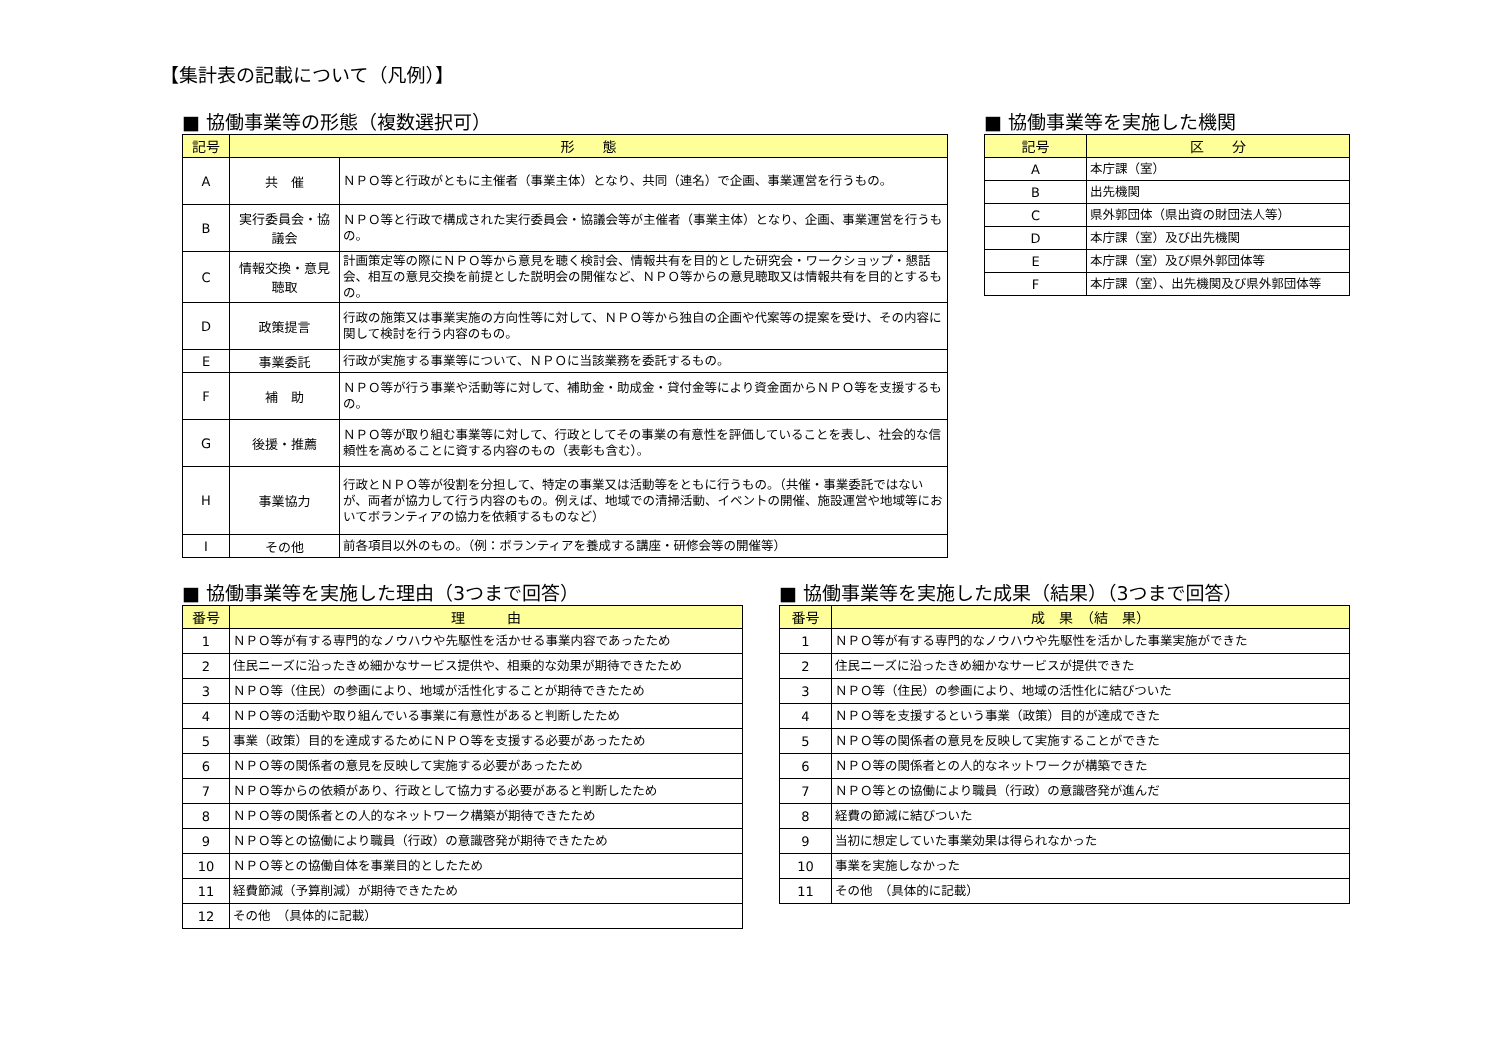【集計表の記載について（凡例）】
■ 協働事業等の形態（複数選択可）
| 記号 | 形 態 | |
| --- | --- | --- |
| A | 共 催 | ＮＰＯ等と行政がともに主催者（事業主体）となり、共同（連名）で企画、事業運営を行うもの。 |
| B | 実行委員会・協議会 | ＮＰＯ等と行政で構成された実行委員会・協議会等が主催者（事業主体）となり、企画、事業運営を行うもの。 |
| C | 情報交換・意見聴取 | 計画策定等の際にＮＰＯ等から意見を聴く検討会、情報共有を目的とした研究会・ワークショップ・懇話会、相互の意見交換を前提とした説明会の開催など、ＮＰＯ等からの意見聴取又は情報共有を目的とするもの。 |
| D | 政策提言 | 行政の施策又は事業実施の方向性等に対して、ＮＰＯ等から独自の企画や代案等の提案を受け、その内容に関して検討を行う内容のもの。 |
| E | 事業委託 | 行政が実施する事業等について、ＮＰＯに当該業務を委託するもの。 |
| F | 補 助 | ＮＰＯ等が行う事業や活動等に対して、補助金・助成金・貸付金等により資金面からＮＰＯ等を支援するもの。 |
| G | 後援・推薦 | ＮＰＯ等が取り組む事業等に対して、行政としてその事業の有意性を評価していることを表し、社会的な信頼性を高めることに資する内容のもの（表彰も含む）。 |
| H | 事業協力 | 行政とＮＰＯ等が役割を分担して、特定の事業又は活動等をともに行うもの。（共催・事業委託ではないが、両者が協力して行う内容のもの。例えば、地域での清掃活動、イベントの開催、施設運営や地域等においてボランティアの協力を依頼するものなど） |
| I | その他 | 前各項目以外のもの。（例：ボランティアを養成する講座・研修会等の開催等） |
■ 協働事業等を実施した機関
| 記号 | 区 分 |
| --- | --- |
| A | 本庁課（室） |
| B | 出先機関 |
| C | 県外郭団体（県出資の財団法人等） |
| D | 本庁課（室）及び出先機関 |
| E | 本庁課（室）及び県外郭団体等 |
| F | 本庁課（室）、出先機関及び県外郭団体等 |
■ 協働事業等を実施した理由（3つまで回答）
| 番号 | 理 由 |
| --- | --- |
| 1 | ＮＰＯ等が有する専門的なノウハウや先駆性を活かせる事業内容であったため |
| 2 | 住民ニーズに沿ったきめ細かなサービス提供や、相乗的な効果が期待できたため |
| 3 | ＮＰＯ等（住民）の参画により、地域が活性化することが期待できたため |
| 4 | ＮＰＯ等の活動や取り組んでいる事業に有意性があると判断したため |
| 5 | 事業（政策）目的を達成するためにＮＰＯ等を支援する必要があったため |
| 6 | ＮＰＯ等の関係者の意見を反映して実施する必要があったため |
| 7 | ＮＰＯ等からの依頼があり、行政として協力する必要があると判断したため |
| 8 | ＮＰＯ等の関係者との人的なネットワーク構築が期待できたため |
| 9 | ＮＰＯ等との協働により職員（行政）の意識啓発が期待できたため |
| 10 | ＮＰＯ等との協働自体を事業目的としたため |
| 11 | 経費節減（予算削減）が期待できたため |
| 12 | その他 （具体的に記載） |
■ 協働事業等を実施した成果（結果）（3つまで回答）
| 番号 | 成 果 （結 果） |
| --- | --- |
| 1 | ＮＰＯ等が有する専門的なノウハウや先駆性を活かした事業実施ができた |
| 2 | 住民ニーズに沿ったきめ細かなサービスが提供できた |
| 3 | ＮＰＯ等（住民）の参画により、地域の活性化に結びついた |
| 4 | ＮＰＯ等を支援するという事業（政策）目的が達成できた |
| 5 | ＮＰＯ等の関係者の意見を反映して実施することができた |
| 6 | ＮＰＯ等の関係者との人的なネットワークが構築できた |
| 7 | ＮＰＯ等との協働により職員（行政）の意識啓発が進んだ |
| 8 | 経費の節減に結びついた |
| 9 | 当初に想定していた事業効果は得られなかった |
| 10 | 事業を実施しなかった |
| 11 | その他 （具体的に記載） |